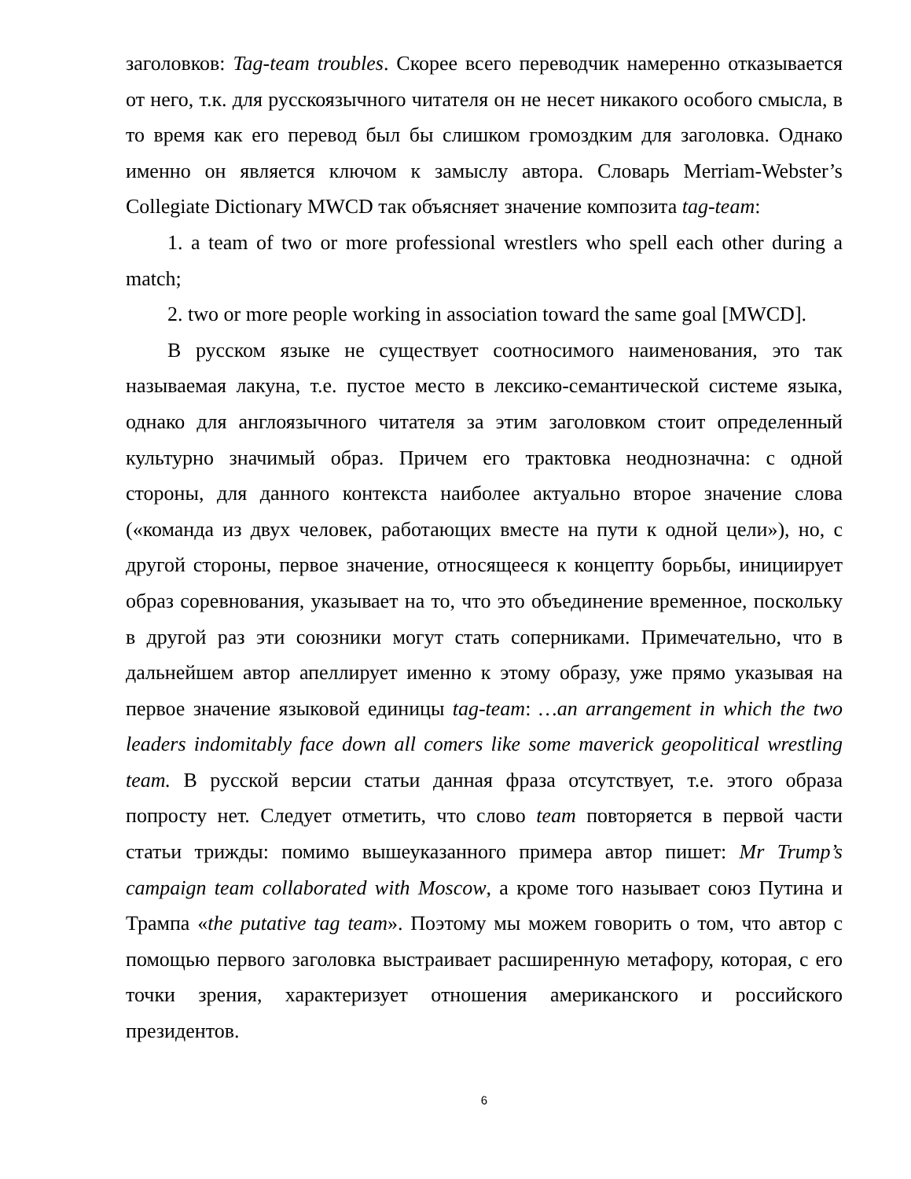заголовков: Tag-team troubles. Скорее всего переводчик намеренно отказывается от него, т.к. для русскоязычного читателя он не несет никакого особого смысла, в то время как его перевод был бы слишком громоздким для заголовка. Однако именно он является ключом к замыслу автора. Словарь Merriam-Webster’s Collegiate Dictionary MWCD так объясняет значение композита tag-team:
1. a team of two or more professional wrestlers who spell each other during a match;
2. two or more people working in association toward the same goal [MWCD].
В русском языке не существует соотносимого наименования, это так называемая лакуна, т.е. пустое место в лексико-семантической системе языка, однако для англоязычного читателя за этим заголовком стоит определенный культурно значимый образ. Причем его трактовка неоднозначна: с одной стороны, для данного контекста наиболее актуально второе значение слова («команда из двух человек, работающих вместе на пути к одной цели»), но, с другой стороны, первое значение, относящееся к концепту борьбы, инициирует образ соревнования, указывает на то, что это объединение временное, поскольку в другой раз эти союзники могут стать соперниками. Примечательно, что в дальнейшем автор апеллирует именно к этому образу, уже прямо указывая на первое значение языковой единицы tag-team: …an arrangement in which the two leaders indomitably face down all comers like some maverick geopolitical wrestling team. В русской версии статьи данная фраза отсутствует, т.е. этого образа попросту нет. Следует отметить, что слово team повторяется в первой части статьи трижды: помимо вышеуказанного примера автор пишет: Mr Trump’s campaign team collaborated with Moscow, а кроме того называет союз Путина и Трампа «the putative tag team». Поэтому мы можем говорить о том, что автор с помощью первого заголовка выстраивает расширенную метафору, которая, с его точки зрения, характеризует отношения американского и российского президентов.
6